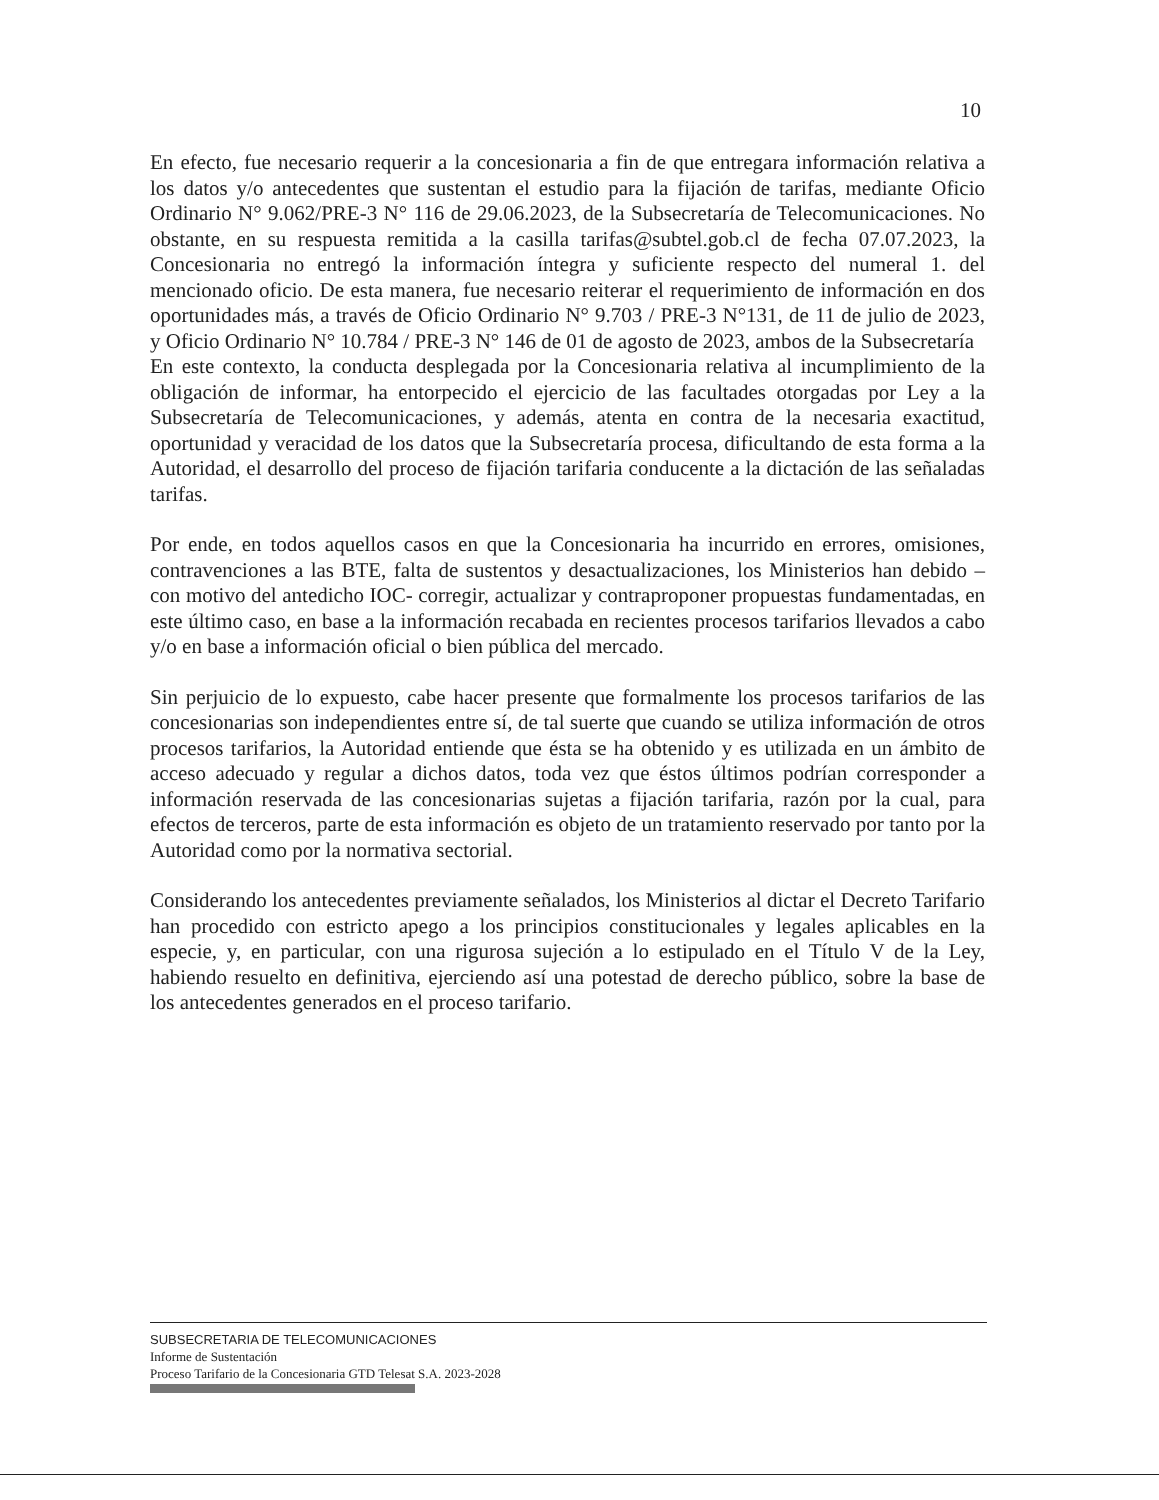10
En efecto, fue necesario requerir a la concesionaria a fin de que entregara información relativa a los datos y/o antecedentes que sustentan el estudio para la fijación de tarifas, mediante Oficio Ordinario N° 9.062/PRE-3 N° 116 de 29.06.2023, de la Subsecretaría de Telecomunicaciones. No obstante, en su respuesta remitida a la casilla tarifas@subtel.gob.cl de fecha 07.07.2023, la Concesionaria no entregó la información íntegra y suficiente respecto del numeral 1. del mencionado oficio. De esta manera, fue necesario reiterar el requerimiento de información en dos oportunidades más, a través de Oficio Ordinario N° 9.703 / PRE-3 N°131, de 11 de julio de 2023, y Oficio Ordinario N° 10.784 / PRE-3 N° 146 de 01 de agosto de 2023, ambos de la Subsecretaría
En este contexto, la conducta desplegada por la Concesionaria relativa al incumplimiento de la obligación de informar, ha entorpecido el ejercicio de las facultades otorgadas por Ley a la Subsecretaría de Telecomunicaciones, y además, atenta en contra de la necesaria exactitud, oportunidad y veracidad de los datos que la Subsecretaría procesa, dificultando de esta forma a la Autoridad, el desarrollo del proceso de fijación tarifaria conducente a la dictación de las señaladas tarifas.
Por ende, en todos aquellos casos en que la Concesionaria ha incurrido en errores, omisiones, contravenciones a las BTE, falta de sustentos y desactualizaciones, los Ministerios han debido –con motivo del antedicho IOC- corregir, actualizar y contraproponer propuestas fundamentadas, en este último caso, en base a la información recabada en recientes procesos tarifarios llevados a cabo y/o en base a información oficial o bien pública del mercado.
Sin perjuicio de lo expuesto, cabe hacer presente que formalmente los procesos tarifarios de las concesionarias son independientes entre sí, de tal suerte que cuando se utiliza información de otros procesos tarifarios, la Autoridad entiende que ésta se ha obtenido y es utilizada en un ámbito de acceso adecuado y regular a dichos datos, toda vez que éstos últimos podrían corresponder a información reservada de las concesionarias sujetas a fijación tarifaria, razón por la cual, para efectos de terceros, parte de esta información es objeto de un tratamiento reservado por tanto por la Autoridad como por la normativa sectorial.
Considerando los antecedentes previamente señalados, los Ministerios al dictar el Decreto Tarifario han procedido con estricto apego a los principios constitucionales y legales aplicables en la especie, y, en particular, con una rigurosa sujeción a lo estipulado en el Título V de la Ley, habiendo resuelto en definitiva, ejerciendo así una potestad de derecho público, sobre la base de los antecedentes generados en el proceso tarifario.
SUBSECRETARIA DE TELECOMUNICACIONES
Informe de Sustentación
Proceso Tarifario de la Concesionaria GTD Telesat S.A. 2023-2028